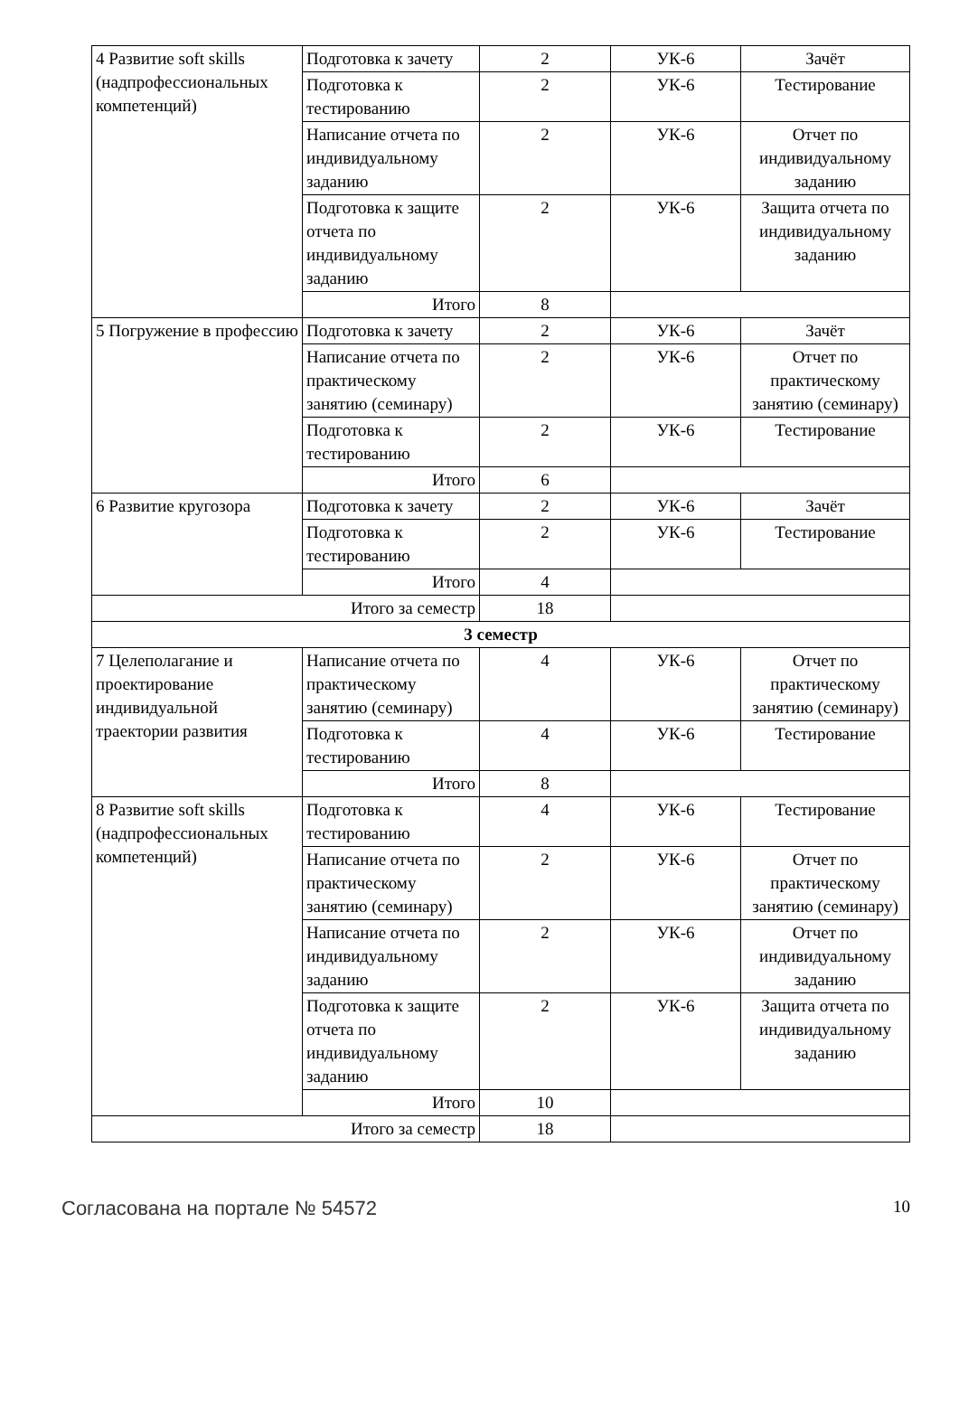| 4 Развитие soft skills (надпрофессиональных компетенций) | Подготовка к зачету | 2 | УК-6 | Зачёт |
| | Подготовка к тестированию | 2 | УК-6 | Тестирование |
| | Написание отчета по индивидуальному заданию | 2 | УК-6 | Отчет по индивидуальному заданию |
| | Подготовка к защите отчета по индивидуальному заданию | 2 | УК-6 | Защита отчета по индивидуальному заданию |
| | Итого | 8 | | |
| 5 Погружение в профессию | Подготовка к зачету | 2 | УК-6 | Зачёт |
| | Написание отчета по практическому занятию (семинару) | 2 | УК-6 | Отчет по практическому занятию (семинару) |
| | Подготовка к тестированию | 2 | УК-6 | Тестирование |
| | Итого | 6 | | |
| 6 Развитие кругозора | Подготовка к зачету | 2 | УК-6 | Зачёт |
| | Подготовка к тестированию | 2 | УК-6 | Тестирование |
| | Итого | 4 | | |
| Итого за семестр | | 18 | | |
| 3 семестр | | | | |
| 7 Целеполагание и проектирование индивидуальной траектории развития | Написание отчета по практическому занятию (семинару) | 4 | УК-6 | Отчет по практическому занятию (семинару) |
| | Подготовка к тестированию | 4 | УК-6 | Тестирование |
| | Итого | 8 | | |
| 8 Развитие soft skills (надпрофессиональных компетенций) | Подготовка к тестированию | 4 | УК-6 | Тестирование |
| | Написание отчета по практическому занятию (семинару) | 2 | УК-6 | Отчет по практическому занятию (семинару) |
| | Написание отчета по индивидуальному заданию | 2 | УК-6 | Отчет по индивидуальному заданию |
| | Подготовка к защите отчета по индивидуальному заданию | 2 | УК-6 | Защита отчета по индивидуальному заданию |
| | Итого | 10 | | |
| Итого за семестр | | 18 | | |
Согласована на портале № 54572 10